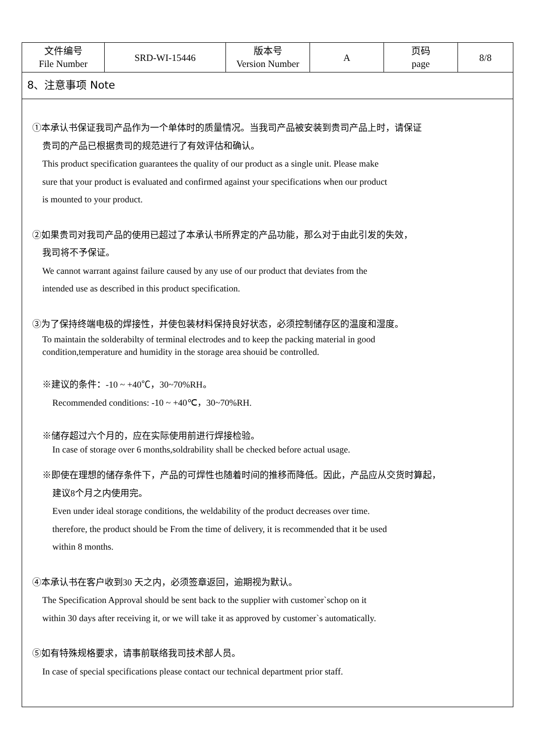| 文件编号 File Number | SRD-WI-15446 | 版本号 Version Number | A | 页码 page | 8/8 |
8、注意事项 Note
①本承认书保证我司产品作为一个单体时的质量情况。当我司产品被安装到贵司产品上时，请保证
贵司的产品已根据贵司的规范进行了有效评估和确认。
This product specification guarantees the quality of our product as a single unit. Please make
sure that your product is evaluated and confirmed against your specifications when our product
is mounted to your product.
②如果贵司对我司产品的使用已超过了本承认书所界定的产品功能，那么对于由此引发的失效，
我司将不予保证。
We cannot warrant against failure caused by any use of our product that deviates from the
intended use as described in this product specification.
③为了保持终端电极的焊接性，并使包装材料保持良好状态，必须控制储存区的温度和湿度。
To maintain the solderabilty of terminal electrodes and to keep the packing material in good
condition,temperature and humidity in the storage area shouid be controlled.
※建议的条件：-10 ~ +40℃，30~70%RH。
Recommended conditions: -10 ~ +40℃，30~70%RH.
※储存超过六个月的，应在实际使用前进行焊接检验。
In case of storage over 6 months,soldrability shall be checked before actual usage.
※即使在理想的储存条件下，产品的可焊性也随着时间的推移而降低。因此，产品应从交货时算起，
建议8个月之内使用完。
Even under ideal storage conditions, the weldability of the product decreases over time.
therefore, the product should be From the time of delivery, it is recommended that it be used
within 8 months.
④本承认书在客户收到30 天之内，必须签章返回，逾期视为默认。
The Specification Approval should be sent back to the supplier with customer`schop on it
within 30 days after receiving it, or we will take it as approved by customer`s automatically.
⑤如有特殊规格要求，请事前联络我司技术部人员。
In case of special specifications please contact our technical department prior staff.